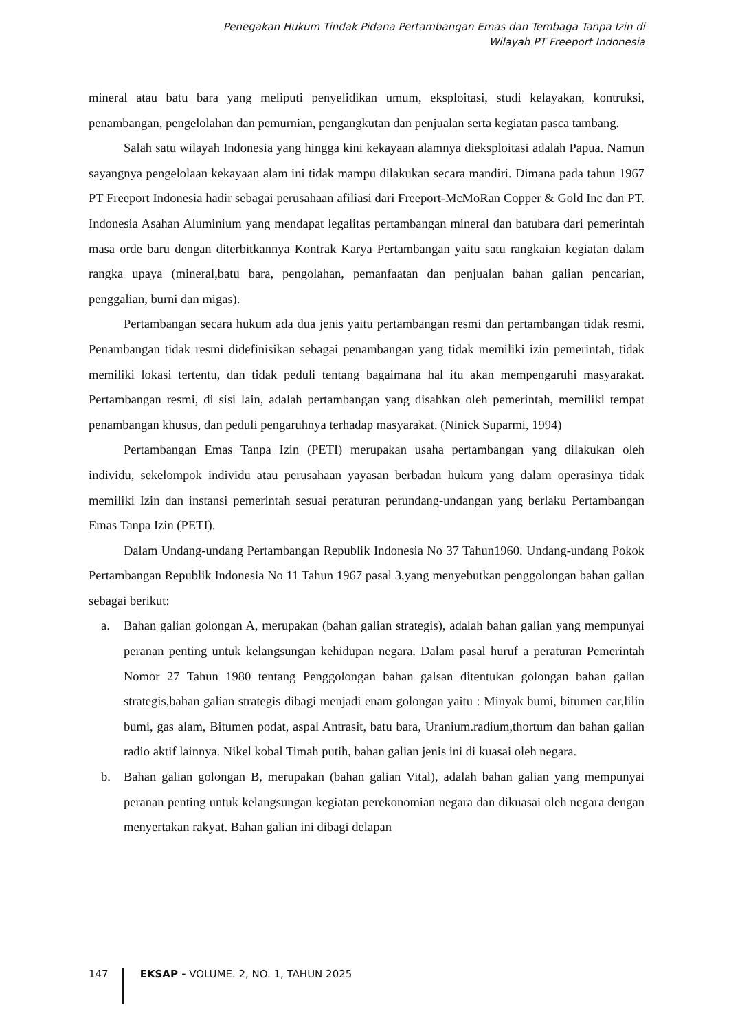Penegakan Hukum Tindak Pidana Pertambangan Emas dan Tembaga Tanpa Izin di
Wilayah PT Freeport Indonesia
mineral atau batu bara yang meliputi penyelidikan umum, eksploitasi, studi kelayakan, kontruksi, penambangan, pengelolahan dan pemurnian, pengangkutan dan penjualan serta kegiatan pasca tambang.
Salah satu wilayah Indonesia yang hingga kini kekayaan alamnya dieksploitasi adalah Papua. Namun sayangnya pengelolaan kekayaan alam ini tidak mampu dilakukan secara mandiri. Dimana pada tahun 1967 PT Freeport Indonesia hadir sebagai perusahaan afiliasi dari Freeport-McMoRan Copper & Gold Inc dan PT. Indonesia Asahan Aluminium yang mendapat legalitas pertambangan mineral dan batubara dari pemerintah masa orde baru dengan diterbitkannya Kontrak Karya Pertambangan yaitu satu rangkaian kegiatan dalam rangka upaya (mineral,batu bara, pengolahan, pemanfaatan dan penjualan bahan galian pencarian, penggalian, burni dan migas).
Pertambangan secara hukum ada dua jenis yaitu pertambangan resmi dan pertambangan tidak resmi. Penambangan tidak resmi didefinisikan sebagai penambangan yang tidak memiliki izin pemerintah, tidak memiliki lokasi tertentu, dan tidak peduli tentang bagaimana hal itu akan mempengaruhi masyarakat. Pertambangan resmi, di sisi lain, adalah pertambangan yang disahkan oleh pemerintah, memiliki tempat penambangan khusus, dan peduli pengaruhnya terhadap masyarakat. (Ninick Suparmi, 1994)
Pertambangan Emas Tanpa Izin (PETI) merupakan usaha pertambangan yang dilakukan oleh individu, sekelompok individu atau perusahaan yayasan berbadan hukum yang dalam operasinya tidak memiliki Izin dan instansi pemerintah sesuai peraturan perundang-undangan yang berlaku Pertambangan Emas Tanpa Izin (PETI).
Dalam Undang-undang Pertambangan Republik Indonesia No 37 Tahun1960. Undang-undang Pokok Pertambangan Republik Indonesia No 11 Tahun 1967 pasal 3,yang menyebutkan penggolongan bahan galian sebagai berikut:
a. Bahan galian golongan A, merupakan (bahan galian strategis), adalah bahan galian yang mempunyai peranan penting untuk kelangsungan kehidupan negara. Dalam pasal huruf a peraturan Pemerintah Nomor 27 Tahun 1980 tentang Penggolongan bahan galsan ditentukan golongan bahan galian strategis,bahan galian strategis dibagi menjadi enam golongan yaitu : Minyak bumi, bitumen car,lilin bumi, gas alam, Bitumen podat, aspal Antrasit, batu bara, Uranium.radium,thortum dan bahan galian radio aktif lainnya. Nikel kobal Timah putih, bahan galian jenis ini di kuasai oleh negara.
b. Bahan galian golongan B, merupakan (bahan galian Vital), adalah bahan galian yang mempunyai peranan penting untuk kelangsungan kegiatan perekonomian negara dan dikuasai oleh negara dengan menyertakan rakyat. Bahan galian ini dibagi delapan
147 EKSAP - VOLUME. 2, NO. 1, TAHUN 2025